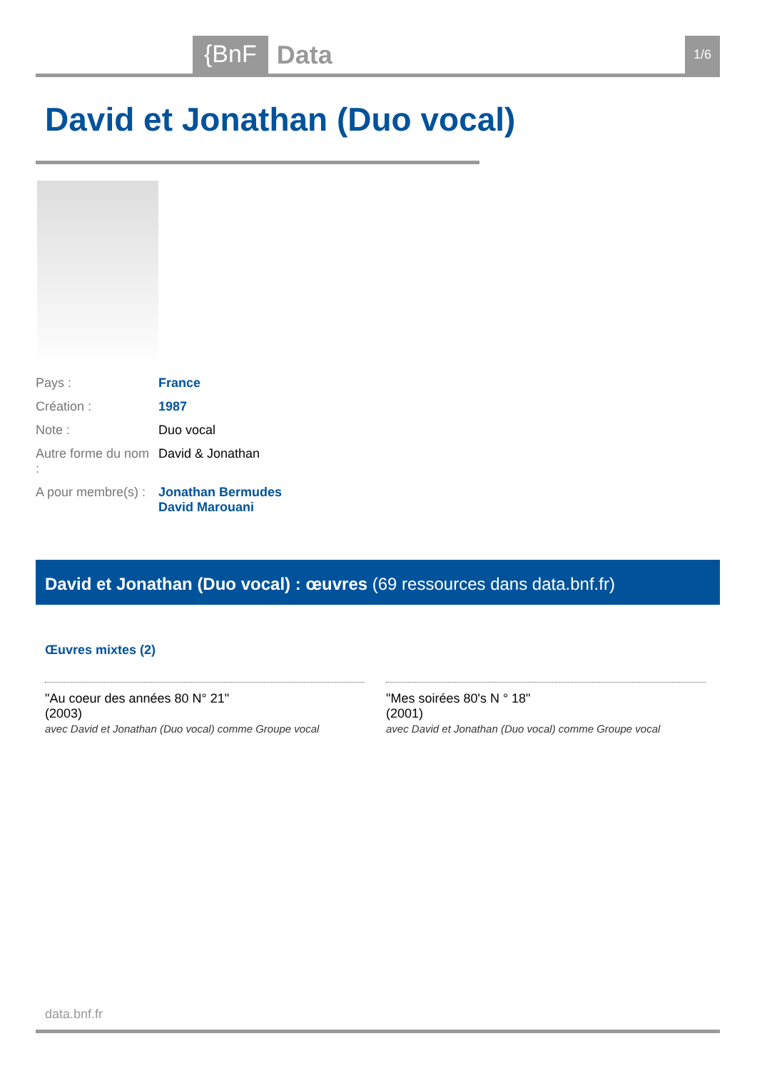{BnF
Data
1/6
David et Jonathan (Duo vocal)
| Pays : | France |
| Création : | 1987 |
| Note : | Duo vocal |
| Autre forme du nom : | David & Jonathan |
| A pour membre(s) : | Jonathan Bermudes David Marouani |
David et Jonathan (Duo vocal) : œuvres (69 ressources dans data.bnf.fr)
Œuvres mixtes (2)
"Au coeur des années 80 N° 21"
(2003)
avec David et Jonathan (Duo vocal) comme Groupe vocal
"Mes soirées 80's N ° 18"
(2001)
avec David et Jonathan (Duo vocal) comme Groupe vocal
data.bnf.fr